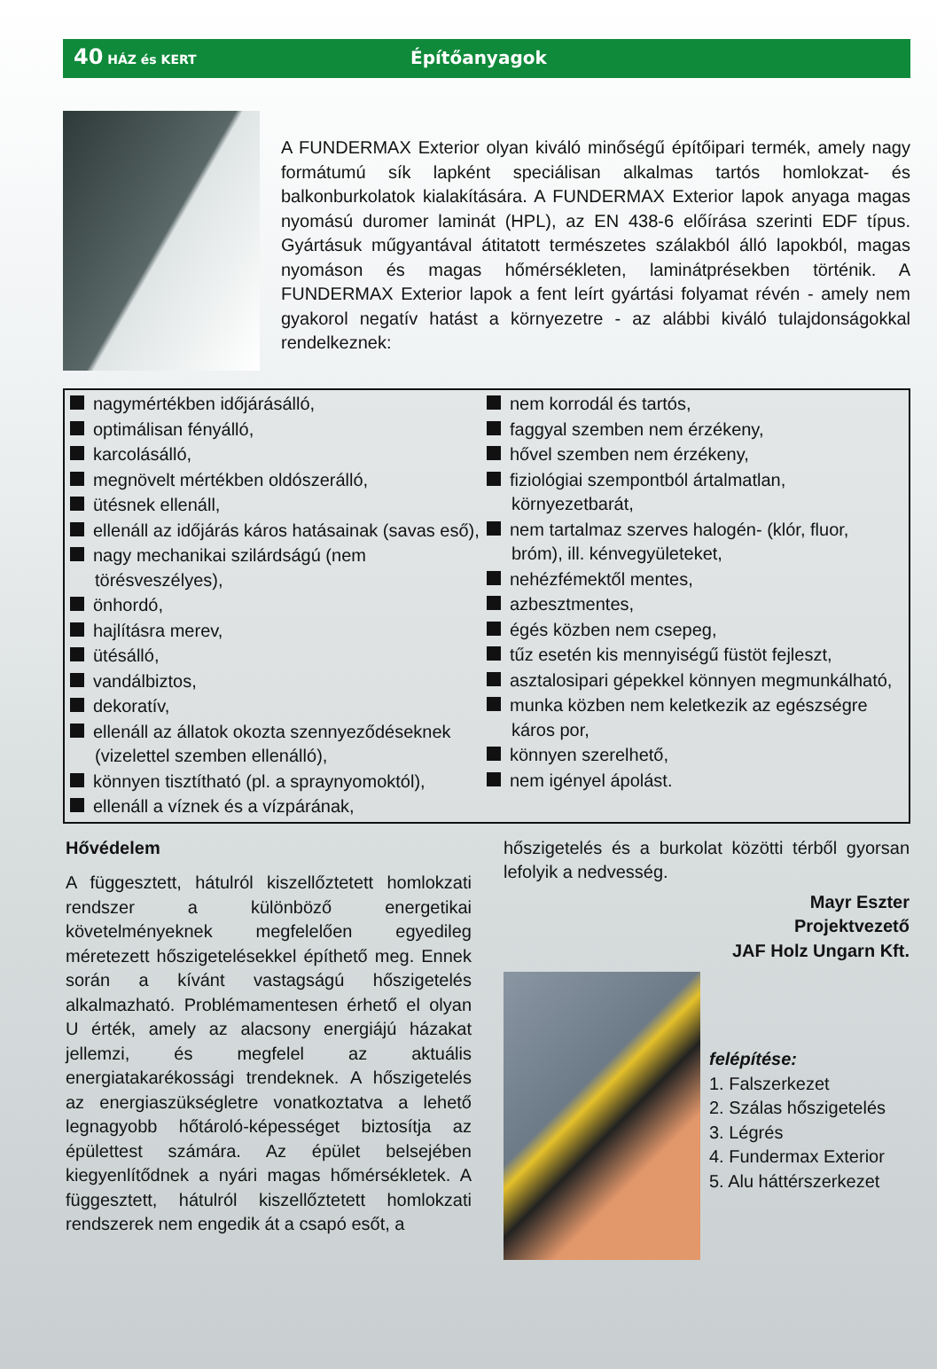40 HÁZ és KERT
Építőanyagok
A FUNDERMAX Exterior olyan kiváló minőségű építőipari termék, amely nagy formátumú sík lapként speciálisan alkalmas tartós homlokzat- és balkonburkolatok kialakítására. A FUNDERMAX Exterior lapok anyaga magas nyomású duromer laminát (HPL), az EN 438-6 előírása szerinti EDF típus. Gyártásuk műgyantával átitatott természetes szálakból álló lapokból, magas nyomáson és magas hőmérsékleten, laminátpré­sekben történik. A FUNDERMAX Exterior lapok a fent leírt gyártási folyamat révén - amely nem gyakorol negatív hatást a környezetre - az alábbi kiváló tulajdonságokkal rendelkeznek:
nagymértékben időjárásálló,
optimálisan fényálló,
karcolásálló,
megnövelt mértékben oldószerálló,
ütésnek ellenáll,
ellenáll az időjárás káros hatásainak (savas eső),
nagy mechanikai szilárdságú (nem törésveszélyes),
önhordó,
hajlításra merev,
ütésálló,
vandálbiztos,
dekoratív,
ellenáll az állatok okozta szennyeződéseknek (vizelettel szemben ellenálló),
könnyen tisztítható (pl. a spraynyomoktól),
ellenáll a víznek és a vízpárának,
nem korrodál és tartós,
faggyal szemben nem érzékeny,
hővel szemben nem érzékeny,
fiziológiai szempontból ártalmatlan, környezetbarát,
nem tartalmaz szerves halogén- (klór, fluor, bróm), ill. kénvegyületeket,
nehézfémektől mentes,
azbesztmentes,
égés közben nem csepeg,
tűz esetén kis mennyiségű füstöt fejleszt,
asztalosipari gépekkel könnyen megmunkálható,
munka közben nem keletkezik az egészségre káros por,
könnyen szerelhető,
nem igényel ápolást.
Hővédelem
A függesztett, hátulról kiszellőztetett homlokzati rendszer a különböző energetikai követelményeknek megfelelően egyedileg méretezett hőszigetelésekkel építhető meg. Ennek során a kívánt vastagságú hőszigetelés alkalmazható. Problémamentesen érhető el olyan U érték, amely az alacsony energiájú házakat jellemzi, és megfelel az aktuális energiatakarékossági trendeknek. A hőszigetelés az energiaszükségletre vonatkoztatva a lehető legnagyobb hőtároló-képességet biztosítja az épülettest számára. Az épület belsejében kiegyenlítődnek a nyári magas hőmérsékletek. A függesztett, hátulról kiszellőztetett homlokzati rendszerek nem engedik át a csapó esőt, a
hőszigetelés és a burkolat közötti térből gyorsan lefolyik a nedvesség.
Mayr Eszter
Projektvezető
JAF Holz Ungarn Kft.
felépítése:
1. Falszerkezet
2. Szálas hőszigetelés
3. Légrés
4. Fundermax Exterior
5. Alu háttérszerkezet